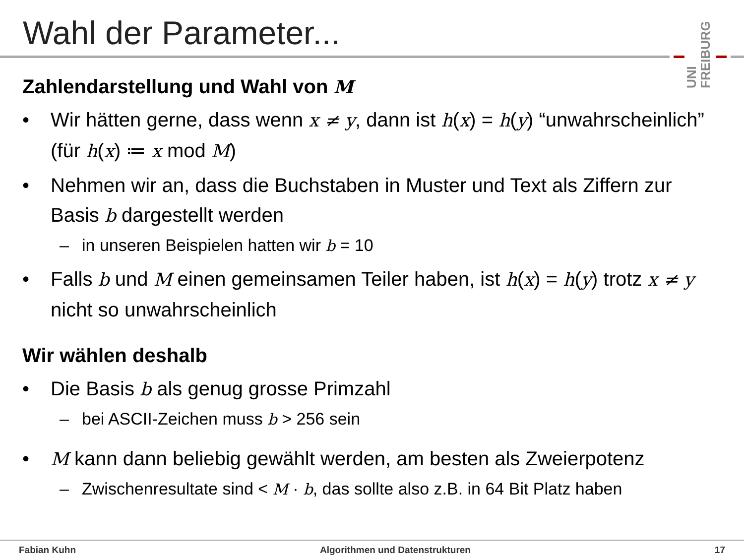Wahl der Parameter...
UNI FREIBURG
Zahlendarstellung und Wahl von M
• Wir hätten gerne, dass wenn x ≠ y, dann ist h(x) = h(y) “unwahrscheinlich” (für h(x) ≔ x mod M)
• Nehmen wir an, dass die Buchstaben in Muster und Text als Ziffern zur Basis b dargestellt werden
– in unseren Beispielen hatten wir b = 10
• Falls b und M einen gemeinsamen Teiler haben, ist h(x) = h(y) trotz x ≠ y nicht so unwahrscheinlich
Wir wählen deshalb
• Die Basis b als genug grosse Primzahl
– bei ASCII-Zeichen muss b > 256 sein
• M kann dann beliebig gewählt werden, am besten als Zweierpotenz
– Zwischenresultate sind < M · b, das sollte also z.B. in 64 Bit Platz haben
Fabian Kuhn Algorithmen und Datenstrukturen 17